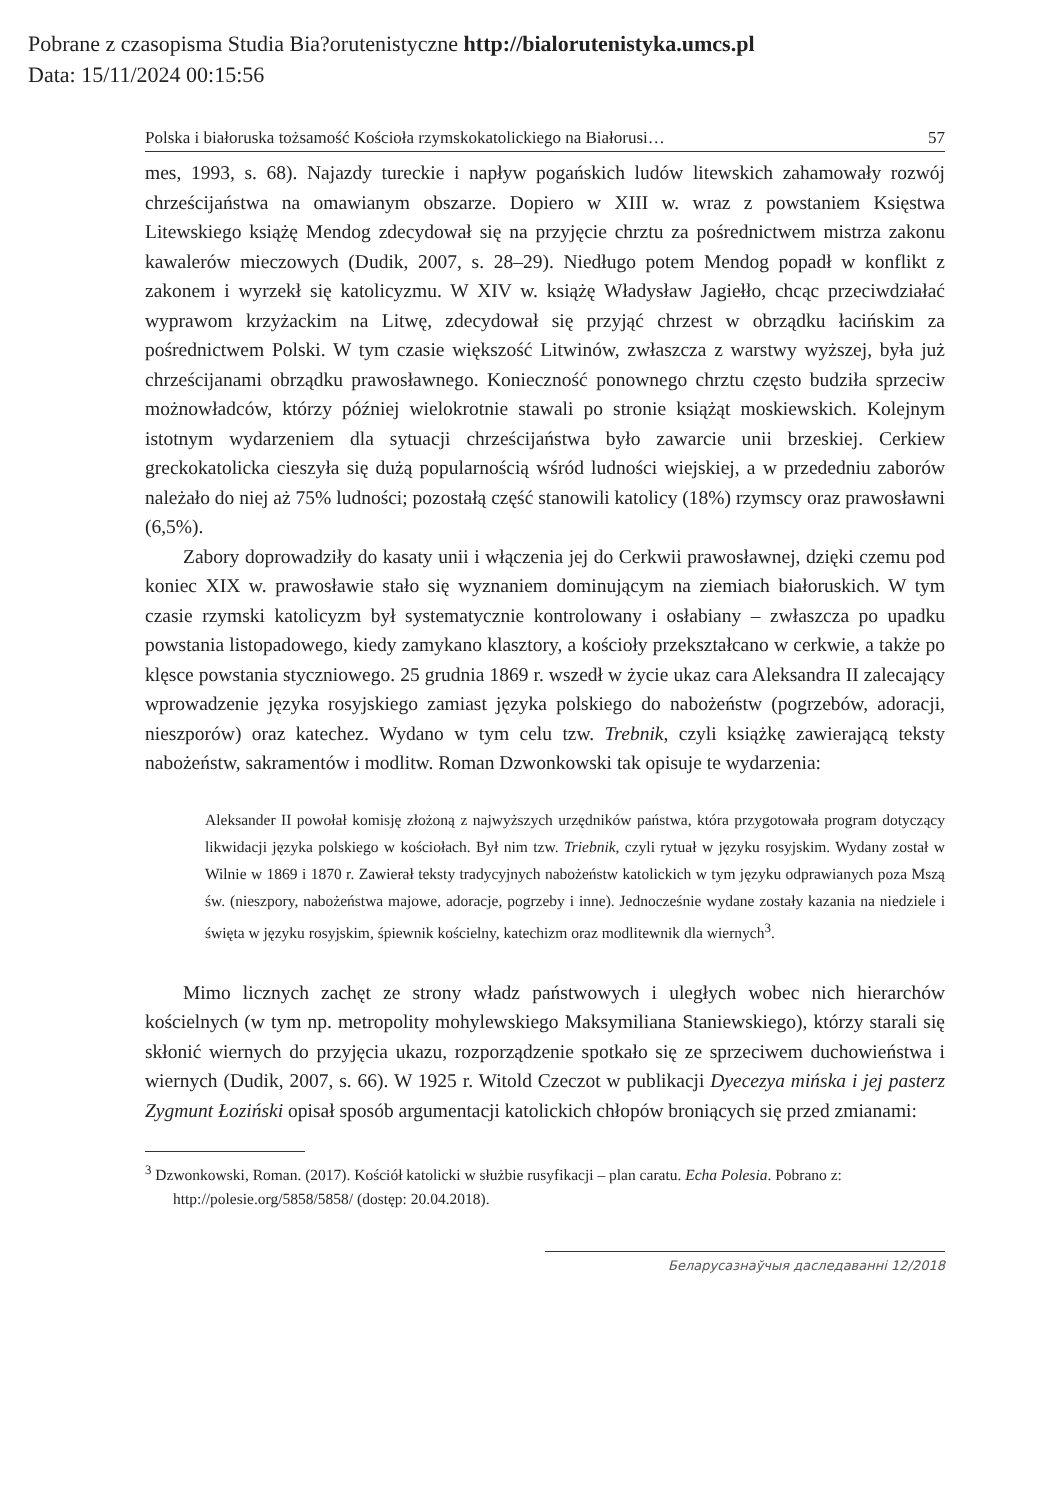Pobrane z czasopisma Studia Bia?orutenistyczne http://bialorutenistyka.umcs.pl
Data: 15/11/2024 00:15:56
Polska i białoruska tożsamość Kościoła rzymskokatolickiego na Białorusi… 57
mes, 1993, s. 68). Najazdy tureckie i napływ pogańskich ludów litewskich zahamowały rozwój chrześcijaństwa na omawianym obszarze. Dopiero w XIII w. wraz z powstaniem Księstwa Litewskiego książę Mendog zdecydował się na przyjęcie chrztu za pośrednictwem mistrza zakonu kawalerów mieczowych (Dudik, 2007, s. 28–29). Niedługo potem Mendog popadł w konflikt z zakonem i wyrzekł się katolicyzmu. W XIV w. książę Władysław Jagiełło, chcąc przeciwdziałać wyprawom krzyżackim na Litwę, zdecydował się przyjąć chrzest w obrządku łacińskim za pośrednictwem Polski. W tym czasie większość Litwinów, zwłaszcza z warstwy wyższej, była już chrześcijanami obrządku prawosławnego. Konieczność ponownego chrztu często budziła sprzeciw możnowładców, którzy później wielokrotnie stawali po stronie książąt moskiewskich. Kolejnym istotnym wydarzeniem dla sytuacji chrześcijaństwa było zawarcie unii brzeskiej. Cerkiew greckokatolicka cieszyła się dużą popularnością wśród ludności wiejskiej, a w przededniu zaborów należało do niej aż 75% ludności; pozostałą część stanowili katolicy (18%) rzymscy oraz prawosławni (6,5%).
Zabory doprowadziły do kasaty unii i włączenia jej do Cerkwii prawosławnej, dzięki czemu pod koniec XIX w. prawosławie stało się wyznaniem dominującym na ziemiach białoruskich. W tym czasie rzymski katolicyzm był systematycznie kontrolowany i osłabiany – zwłaszcza po upadku powstania listopadowego, kiedy zamykano klasztory, a kościoły przekształcano w cerkwie, a także po klęsce powstania styczniowego. 25 grudnia 1869 r. wszedł w życie ukaz cara Aleksandra II zalecający wprowadzenie języka rosyjskiego zamiast języka polskiego do nabożeństw (pogrzebów, adoracji, nieszporów) oraz katechez. Wydano w tym celu tzw. Trebnik, czyli książkę zawierającą teksty nabożeństw, sakramentów i modlitw. Roman Dzwonkowski tak opisuje te wydarzenia:
Aleksander II powołał komisję złożoną z najwyższych urzędników państwa, która przygotowała program dotyczący likwidacji języka polskiego w kościołach. Był nim tzw. Triebnik, czyli rytuał w języku rosyjskim. Wydany został w Wilnie w 1869 i 1870 r. Zawierał teksty tradycyjnych nabożeństw katolickich w tym języku odprawianych poza Mszą św. (nieszpory, nabożeństwa majowe, adoracje, pogrzeby i inne). Jednocześnie wydane zostały kazania na niedziele i święta w języku rosyjskim, śpiewnik kościelny, katechizm oraz modlitewnik dla wiernych<sup>3</sup>.
Mimo licznych zachęt ze strony władz państwowych i uległych wobec nich hierarchów kościelnych (w tym np. metropolity mohylewskiego Maksymiliana Staniewskiego), którzy starali się skłonić wiernych do przyjęcia ukazu, rozporządzenie spotkało się ze sprzeciwem duchowieństwa i wiernych (Dudik, 2007, s. 66). W 1925 r. Witold Czeczot w publikacji Dyecezya mińska i jej pasterz Zygmunt Łoziński opisał sposób argumentacji katolickich chłopów broniących się przed zmianami:
<sup>3</sup> Dzwonkowski, Roman. (2017). Kościół katolicki w służbie rusyfikacji – plan caratu. Echa Polesia. Pobrano z: http://polesie.org/5858/5858/ (dostęp: 20.04.2018).
Беларусазнаўчыя даследаванні 12/2018